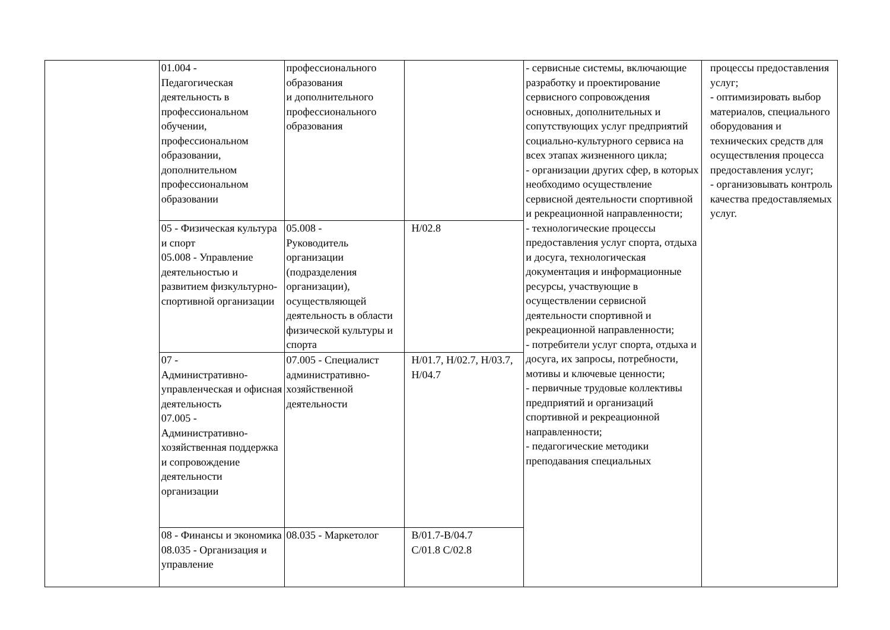| | 01.004 - Педагогическая деятельность в профессиональном обучении, профессиональном образовании, дополнительном профессиональном образовании | профессионального образования и дополнительного профессионального образования | | - сервисные системы, включающие разработку и проектирование сервисного сопровождения основных, дополнительных и сопутствующих услуг предприятий социально-культурного сервиса на всех этапах жизненного цикла; - организации других сфер, в которых необходимо осуществление сервисной деятельности спортивной и рекреационной направленности; - технологические процессы предоставления услуг спорта, отдыха и досуга, технологическая документация и информационные ресурсы, участвующие в осуществлении сервисной деятельности спортивной и рекреационной направленности; - потребители услуг спорта, отдыха и досуга, их запросы, потребности, мотивы и ключевые ценности; - первичные трудовые коллективы предприятий и организаций спортивной и рекреационной направленности; - педагогические методики преподавания специальных | процессы предоставления услуг; - оптимизировать выбор материалов, специального оборудования и технических средств для осуществления процесса предоставления услуг; - организовывать контроль качества предоставляемых услуг. |
| | 05 - Физическая культура и спорт 05.008 - Управление деятельностью и развитием физкультурно-спортивной организации | 05.008 - Руководитель организации (подразделения организации), осуществляющей деятельность в области физической культуры и спорта | H/02.8 | | |
| | 07 - Административно-управленческая и офисная деятельность 07.005 - Административно-хозяйственная поддержка и сопровождение деятельности организации | 07.005 - Специалист административно-хозяйственной деятельности | H/01.7, H/02.7, H/03.7, H/04.7 | | |
| | 08 - Финансы и экономика 08.035 - Организация и управление | 08.035 - Маркетолог | B/01.7-B/04.7 C/01.8 C/02.8 | | |